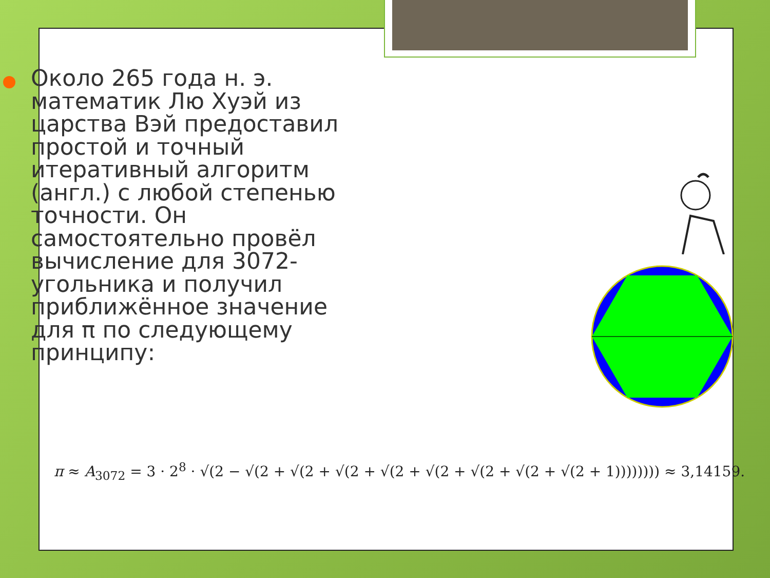Около 265 года н. э. математик Лю Хуэй из царства Вэй предоставил простой и точный итеративный алгоритм (англ.) с любой степенью точности. Он самостоятельно провёл вычисление для 3072-угольника и получил приближённое значение для π по следующему принципу:
π ≈ A<sub>3072</sub> = 3 · 2<sup>8</sup> · √(2 − √(2 + √(2 + √(2 + √(2 + √(2 + √(2 + √(2 + √(2 + 1)))))))) ≈ 3,14159.